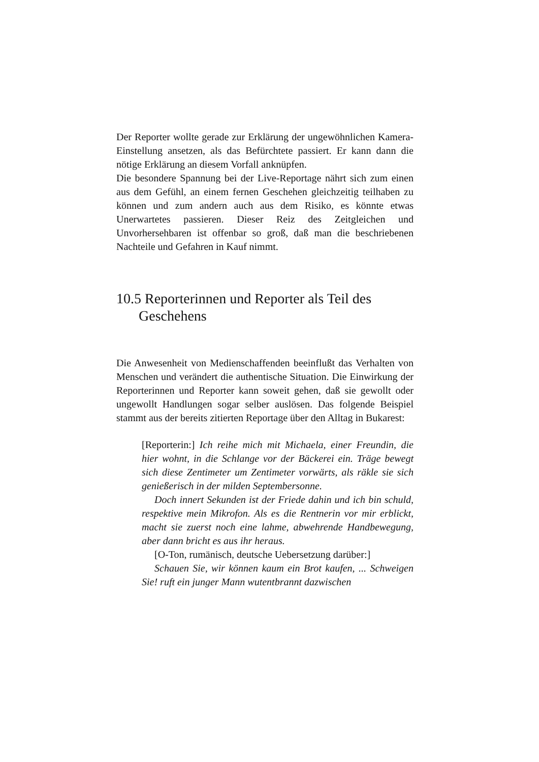Der Reporter wollte gerade zur Erklärung der ungewöhnlichen Kamera-Einstellung ansetzen, als das Befürchtete passiert. Er kann dann die nötige Erklärung an diesem Vorfall anknüpfen.
Die besondere Spannung bei der Live-Reportage nährt sich zum einen aus dem Gefühl, an einem fernen Geschehen gleichzeitig teilhaben zu können und zum andern auch aus dem Risiko, es könnte etwas Unerwartetes passieren. Dieser Reiz des Zeitgleichen und Unvorhersehbaren ist offenbar so groß, daß man die beschriebenen Nachteile und Gefahren in Kauf nimmt.
10.5 Reporterinnen und Reporter als Teil des Geschehens
Die Anwesenheit von Medienschaffenden beeinflußt das Verhalten von Menschen und verändert die authentische Situation. Die Einwirkung der Reporterinnen und Reporter kann soweit gehen, daß sie gewollt oder ungewollt Handlungen sogar selber auslösen. Das folgende Beispiel stammt aus der bereits zitierten Reportage über den Alltag in Bukarest:
[Reporterin:] Ich reihe mich mit Michaela, einer Freundin, die hier wohnt, in die Schlange vor der Bäckerei ein. Träge bewegt sich diese Zentimeter um Zentimeter vorwärts, als räkle sie sich genießerisch in der milden Septembersonne.
Doch innert Sekunden ist der Friede dahin und ich bin schuld, respektive mein Mikrofon. Als es die Rentnerin vor mir erblickt, macht sie zuerst noch eine lahme, abwehrende Handbewegung, aber dann bricht es aus ihr heraus.
[O-Ton, rumänisch, deutsche Uebersetzung darüber:]
Schauen Sie, wir können kaum ein Brot kaufen, ... Schweigen Sie! ruft ein junger Mann wutentbrannt dazwischen